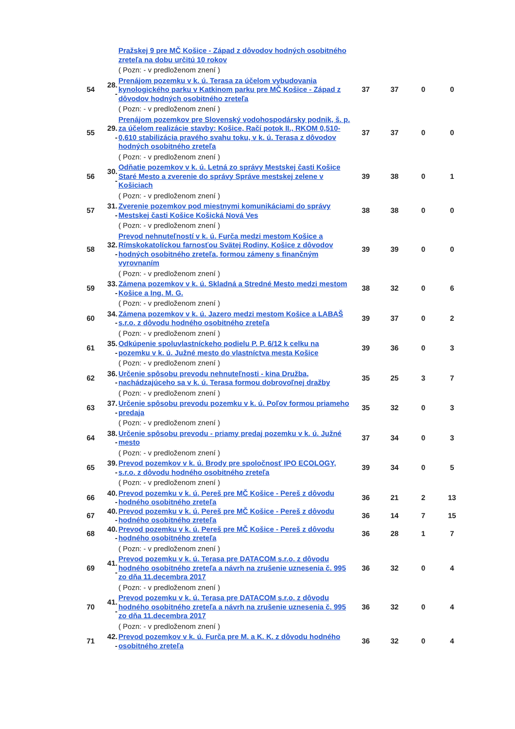| | | Pražskej 9 pre MČ Košice - Západ z dôvodov hodných osobitného zreteľa na dobu určitú 10 rokov | | | | |
| | | ( Pozn: - v predloženom znení ) | | | | |
| 54 | 28. - | Prenájom pozemku v k. ú. Terasa za účelom vybudovania kynologického parku v Katkinom parku pre MČ Košice - Západ z dôvodov hodných osobitného zreteľa | 37 | 37 | 0 | 0 |
| | | ( Pozn: - v predloženom znení ) | | | | |
| 55 | 29. - | Prenájom pozemkov pre Slovenský vodohospodársky podnik, š. p. za účelom realizácie stavby: Košice, Račí potok II., RKOM 0,510-0,610 stabilizácia pravého svahu toku, v k. ú. Terasa z dôvodov hodných osobitného zreteľa | 37 | 37 | 0 | 0 |
| | | ( Pozn: - v predloženom znení ) | | | | |
| 56 | 30. - | Odňatie pozemkov v k. ú. Letná zo správy Mestskej časti Košice Staré Mesto a zverenie do správy Správe mestskej zelene v Košiciach | 39 | 38 | 0 | 1 |
| | | ( Pozn: - v predloženom znení ) | | | | |
| 57 | 31. - | Zverenie pozemkov pod miestnymi komunikáciami do správy Mestskej časti Košice Košická Nová Ves | 38 | 38 | 0 | 0 |
| | | ( Pozn: - v predloženom znení ) | | | | |
| 58 | 32. - | Prevod nehnuteľností v k. ú. Furča medzi mestom Košice a Rímskokatolíckou farnosťou Svätej Rodiny, Košice z dôvodov hodných osobitného zreteľa, formou zámeny s finančným vyrovnaním | 39 | 39 | 0 | 0 |
| | | ( Pozn: - v predloženom znení ) | | | | |
| 59 | 33. - | Zámena pozemkov v k. ú. Skladná a Stredné Mesto medzi mestom Košice a Ing. M. G. | 38 | 32 | 0 | 6 |
| | | ( Pozn: - v predloženom znení ) | | | | |
| 60 | 34. - | Zámena pozemkov v k. ú. Jazero medzi mestom Košice a LABAŠ s.r.o. z dôvodu hodného osobitného zreteľa | 39 | 37 | 0 | 2 |
| | | ( Pozn: - v predloženom znení ) | | | | |
| 61 | 35. - | Odkúpenie spoluvlastníckeho podielu P. P. 6/12 k celku na pozemku v k. ú. Južné mesto do vlastníctva mesta Košice | 39 | 36 | 0 | 3 |
| | | ( Pozn: - v predloženom znení ) | | | | |
| 62 | 36. - | Určenie spôsobu prevodu nehnuteľnosti - kina Družba, nachádzajúceho sa v k. ú. Terasa formou dobrovoľnej dražby | 35 | 25 | 3 | 7 |
| | | ( Pozn: - v predloženom znení ) | | | | |
| 63 | 37. - | Určenie spôsobu prevodu pozemku v k. ú. Poľov formou priameho predaja | 35 | 32 | 0 | 3 |
| | | ( Pozn: - v predloženom znení ) | | | | |
| 64 | 38. - | Určenie spôsobu prevodu - priamy predaj pozemku v k. ú. Južné mesto | 37 | 34 | 0 | 3 |
| | | ( Pozn: - v predloženom znení ) | | | | |
| 65 | 39. - | Prevod pozemkov v k. ú. Brody pre spoločnosť IPO ECOLOGY, s.r.o. z dôvodu hodného osobitného zreteľa | 39 | 34 | 0 | 5 |
| | | ( Pozn: - v predloženom znení ) | | | | |
| 66 | 40. - | Prevod pozemku v k. ú. Pereš pre MČ Košice - Pereš z dôvodu hodného osobitného zreteľa | 36 | 21 | 2 | 13 |
| 67 | 40. - | Prevod pozemku v k. ú. Pereš pre MČ Košice - Pereš z dôvodu hodného osobitného zreteľa | 36 | 14 | 7 | 15 |
| 68 | 40. - | Prevod pozemku v k. ú. Pereš pre MČ Košice - Pereš z dôvodu hodného osobitného zreteľa | 36 | 28 | 1 | 7 |
| | | ( Pozn: - v predloženom znení ) | | | | |
| 69 | 41. - | Prevod pozemku v k. ú. Terasa pre DATACOM s.r.o. z dôvodu hodného osobitného zreteľa a návrh na zrušenie uznesenia č. 995 zo dňa 11.decembra 2017 | 36 | 32 | 0 | 4 |
| | | ( Pozn: - v predloženom znení ) | | | | |
| 70 | 41. - | Prevod pozemku v k. ú. Terasa pre DATACOM s.r.o. z dôvodu hodného osobitného zreteľa a návrh na zrušenie uznesenia č. 995 zo dňa 11.decembra 2017 | 36 | 32 | 0 | 4 |
| | | ( Pozn: - v predloženom znení ) | | | | |
| 71 | 42. - | Prevod pozemkov v k. ú. Furča pre M. a K. K. z dôvodu hodného osobitného zreteľa | 36 | 32 | 0 | 4 |